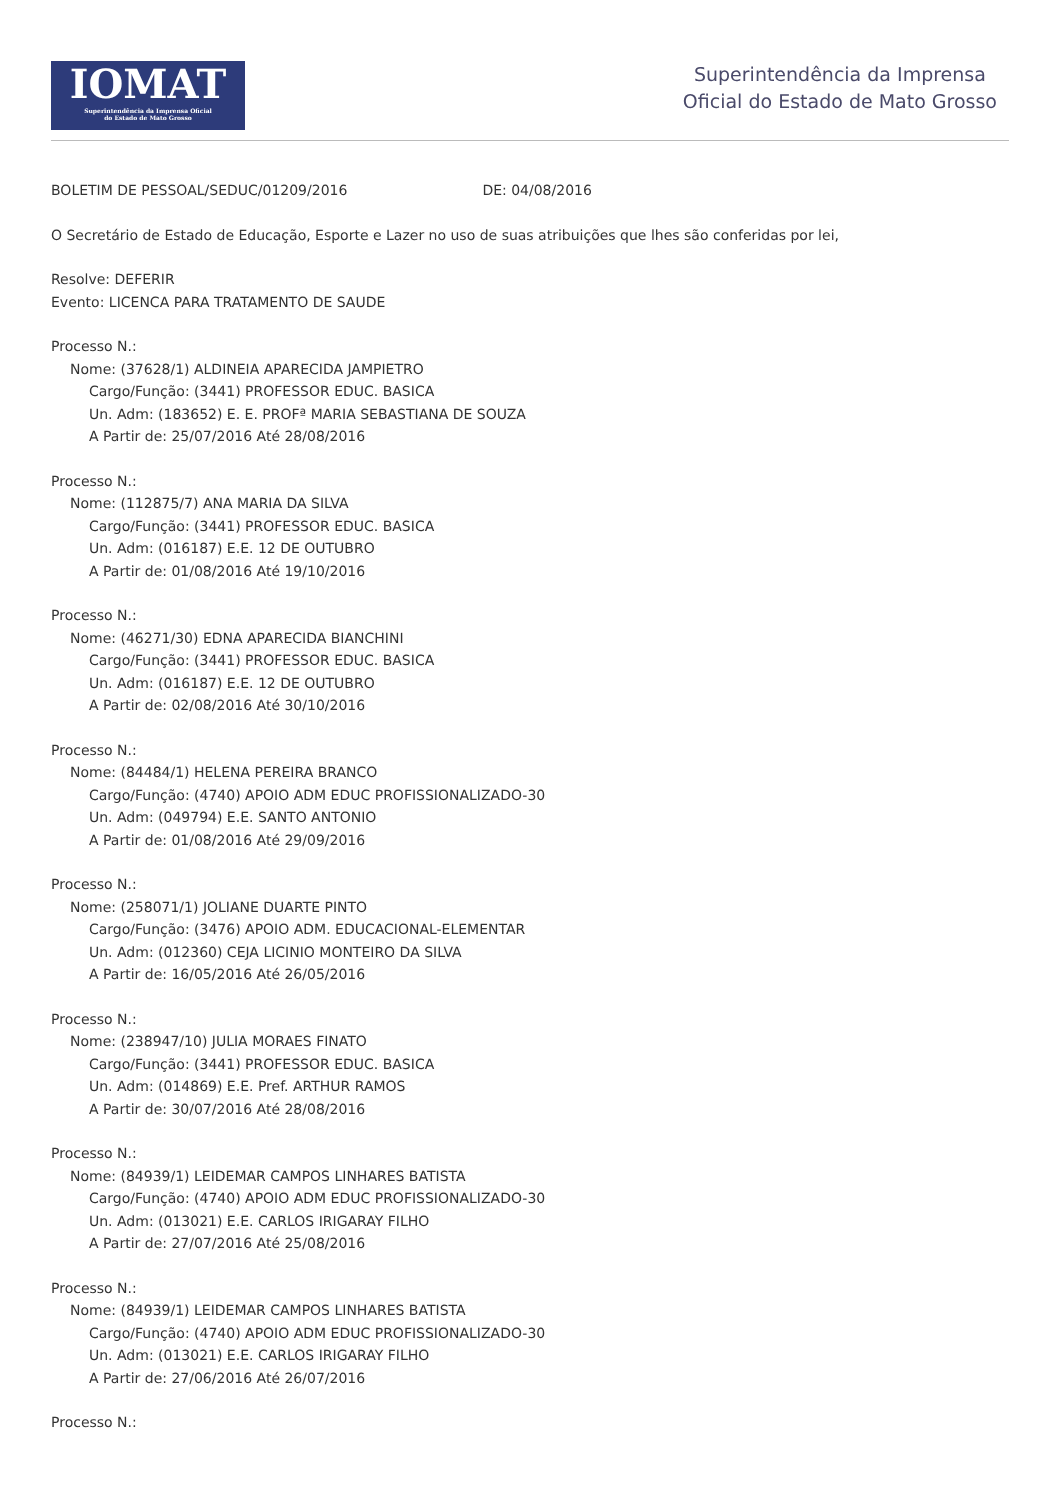IOMAT
Superintendência da Imprensa Oficial
do Estado de Mato Grosso
Superintendência da Imprensa
Oficial do Estado de Mato Grosso
BOLETIM DE PESSOAL/SEDUC/01209/2016 DE: 04/08/2016
O Secretário de Estado de Educação, Esporte e Lazer no uso de suas atribuições que lhes são conferidas por lei,
Resolve: DEFERIR
Evento: LICENCA PARA TRATAMENTO DE SAUDE
Processo N.:
Nome: (37628/1) ALDINEIA APARECIDA JAMPIETRO
Cargo/Função: (3441) PROFESSOR EDUC. BASICA
Un. Adm: (183652) E. E. PROFª MARIA SEBASTIANA DE SOUZA
A Partir de: 25/07/2016 Até 28/08/2016
Processo N.:
Nome: (112875/7) ANA MARIA DA SILVA
Cargo/Função: (3441) PROFESSOR EDUC. BASICA
Un. Adm: (016187) E.E. 12 DE OUTUBRO
A Partir de: 01/08/2016 Até 19/10/2016
Processo N.:
Nome: (46271/30) EDNA APARECIDA BIANCHINI
Cargo/Função: (3441) PROFESSOR EDUC. BASICA
Un. Adm: (016187) E.E. 12 DE OUTUBRO
A Partir de: 02/08/2016 Até 30/10/2016
Processo N.:
Nome: (84484/1) HELENA PEREIRA BRANCO
Cargo/Função: (4740) APOIO ADM EDUC PROFISSIONALIZADO-30
Un. Adm: (049794) E.E. SANTO ANTONIO
A Partir de: 01/08/2016 Até 29/09/2016
Processo N.:
Nome: (258071/1) JOLIANE DUARTE PINTO
Cargo/Função: (3476) APOIO ADM. EDUCACIONAL-ELEMENTAR
Un. Adm: (012360) CEJA LICINIO MONTEIRO DA SILVA
A Partir de: 16/05/2016 Até 26/05/2016
Processo N.:
Nome: (238947/10) JULIA MORAES FINATO
Cargo/Função: (3441) PROFESSOR EDUC. BASICA
Un. Adm: (014869) E.E. Pref. ARTHUR RAMOS
A Partir de: 30/07/2016 Até 28/08/2016
Processo N.:
Nome: (84939/1) LEIDEMAR CAMPOS LINHARES BATISTA
Cargo/Função: (4740) APOIO ADM EDUC PROFISSIONALIZADO-30
Un. Adm: (013021) E.E. CARLOS IRIGARAY FILHO
A Partir de: 27/07/2016 Até 25/08/2016
Processo N.:
Nome: (84939/1) LEIDEMAR CAMPOS LINHARES BATISTA
Cargo/Função: (4740) APOIO ADM EDUC PROFISSIONALIZADO-30
Un. Adm: (013021) E.E. CARLOS IRIGARAY FILHO
A Partir de: 27/06/2016 Até 26/07/2016
Processo N.: